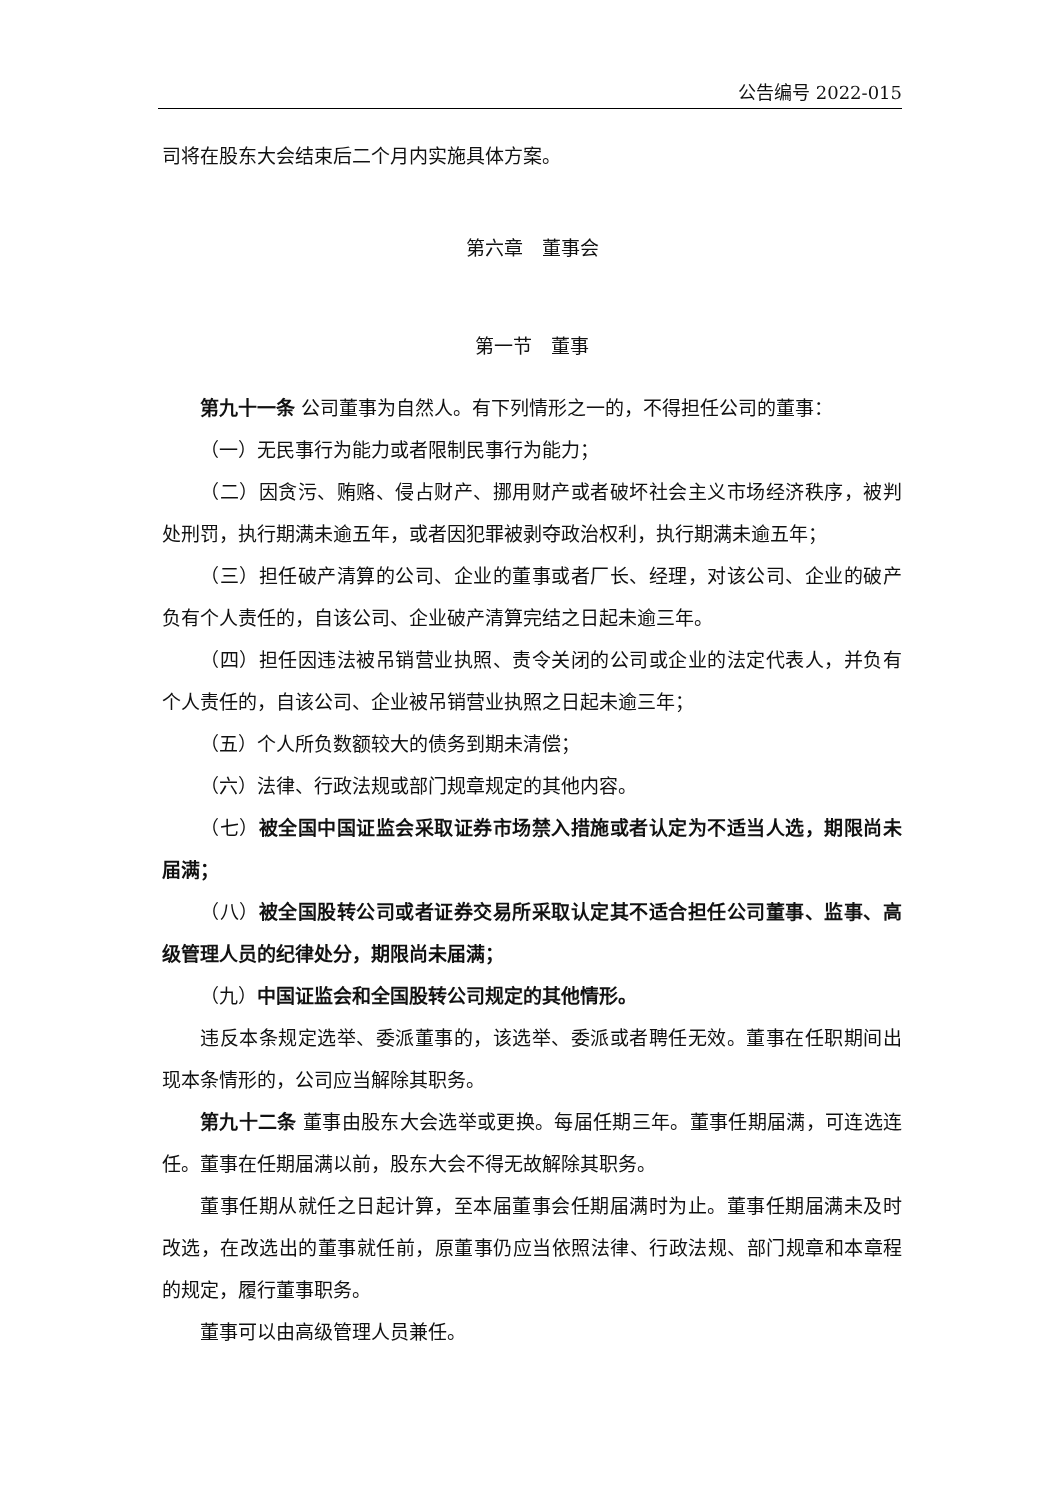公告编号 2022-015
司将在股东大会结束后二个月内实施具体方案。
第六章　董事会
第一节　董事
第九十一条 公司董事为自然人。有下列情形之一的，不得担任公司的董事：
（一）无民事行为能力或者限制民事行为能力；
（二）因贪污、贿赂、侵占财产、挪用财产或者破坏社会主义市场经济秩序，被判处刑罚，执行期满未逾五年，或者因犯罪被剥夺政治权利，执行期满未逾五年；
（三）担任破产清算的公司、企业的董事或者厂长、经理，对该公司、企业的破产负有个人责任的，自该公司、企业破产清算完结之日起未逾三年。
（四）担任因违法被吊销营业执照、责令关闭的公司或企业的法定代表人，并负有个人责任的，自该公司、企业被吊销营业执照之日起未逾三年；
（五）个人所负数额较大的债务到期未清偿；
（六）法律、行政法规或部门规章规定的其他内容。
（七）被全国中国证监会采取证券市场禁入措施或者认定为不适当人选，期限尚未届满；
（八）被全国股转公司或者证券交易所采取认定其不适合担任公司董事、监事、高级管理人员的纪律处分，期限尚未届满；
（九）中国证监会和全国股转公司规定的其他情形。
违反本条规定选举、委派董事的，该选举、委派或者聘任无效。董事在任职期间出现本条情形的，公司应当解除其职务。
第九十二条 董事由股东大会选举或更换。每届任期三年。董事任期届满，可连选连任。董事在任期届满以前，股东大会不得无故解除其职务。
董事任期从就任之日起计算，至本届董事会任期届满时为止。董事任期届满未及时改选，在改选出的董事就任前，原董事仍应当依照法律、行政法规、部门规章和本章程的规定，履行董事职务。
董事可以由高级管理人员兼任。